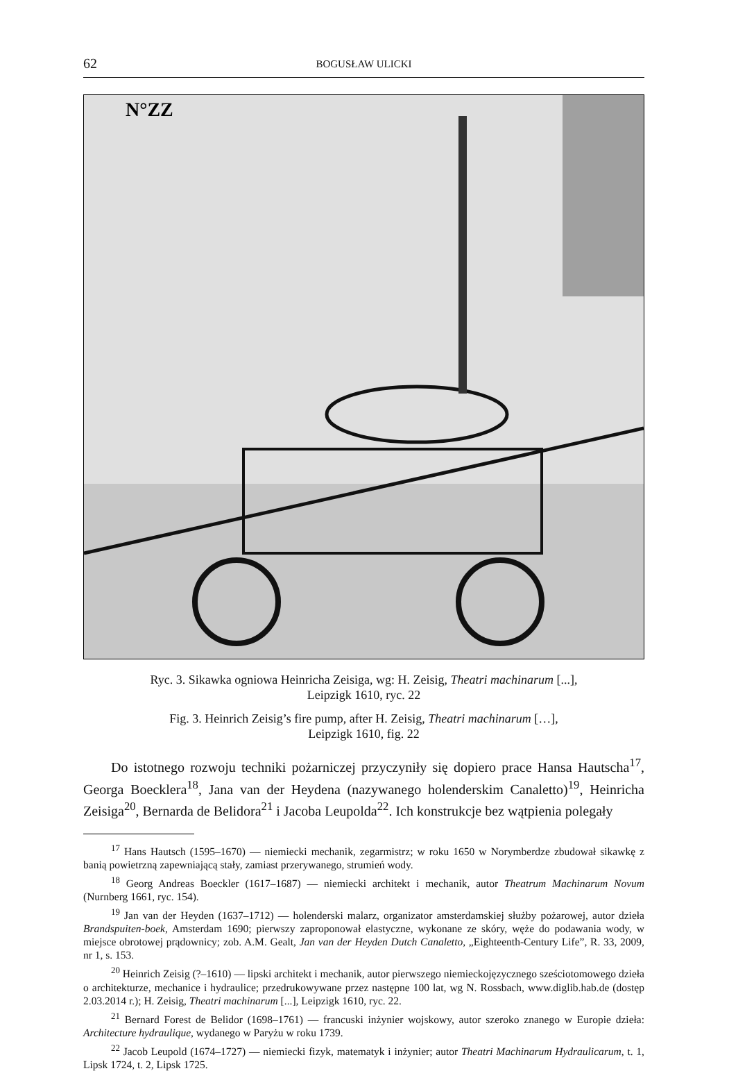62
BOGUSŁAW ULICKI
N°ZZ
Ryc. 3. Sikawka ogniowa Heinricha Zeisiga, wg: H. Zeisig, Theatri machinarum [...],
Leipzigk 1610, ryc. 22
Fig. 3. Heinrich Zeisig’s fire pump, after H. Zeisig, Theatri machinarum […],
Leipzigk 1610, fig. 22
Do istotnego rozwoju techniki pożarniczej przyczyniły się dopiero prace Hansa Hautscha<sup>17</sup>, Georga Boecklera<sup>18</sup>, Jana van der Heydena (nazywanego holenderskim Canaletto)<sup>19</sup>, Heinricha Zeisiga<sup>20</sup>, Bernarda de Belidora<sup>21</sup> i Jacoba Leupolda<sup>22</sup>. Ich konstrukcje bez wątpienia polegały
<sup>17</sup> Hans Hautsch (1595–1670) — niemiecki mechanik, zegarmistrz; w roku 1650 w Norymberdze zbudował sikawkę z banią powietrzną zapewniającą stały, zamiast przerywanego, strumień wody.
<sup>18</sup> Georg Andreas Boeckler (1617–1687) — niemiecki architekt i mechanik, autor Theatrum Machinarum Novum (Nurnberg 1661, ryc. 154).
<sup>19</sup> Jan van der Heyden (1637–1712) — holenderski malarz, organizator amsterdamskiej służby pożarowej, autor dzieła Brandspuiten-boek, Amsterdam 1690; pierwszy zaproponował elastyczne, wykonane ze skóry, węże do podawania wody, w miejsce obrotowej prądownicy; zob. A.M. Gealt, Jan van der Heyden Dutch Canaletto, „Eighteenth-Century Life”, R. 33, 2009, nr 1, s. 153.
<sup>20</sup> Heinrich Zeisig (?–1610) — lipski architekt i mechanik, autor pierwszego niemieckojęzycznego sześciotomowego dzieła o architekturze, mechanice i hydraulice; przedrukowywane przez następne 100 lat, wg N. Rossbach, www.diglib.hab.de (dostęp 2.03.2014 r.); H. Zeisig, Theatri machinarum [...], Leipzigk 1610, ryc. 22.
<sup>21</sup> Bernard Forest de Belidor (1698–1761) — francuski inżynier wojskowy, autor szeroko znanego w Europie dzieła: Architecture hydraulique, wydanego w Paryżu w roku 1739.
<sup>22</sup> Jacob Leupold (1674–1727) — niemiecki fizyk, matematyk i inżynier; autor Theatri Machinarum Hydraulicarum, t. 1, Lipsk 1724, t. 2, Lipsk 1725.